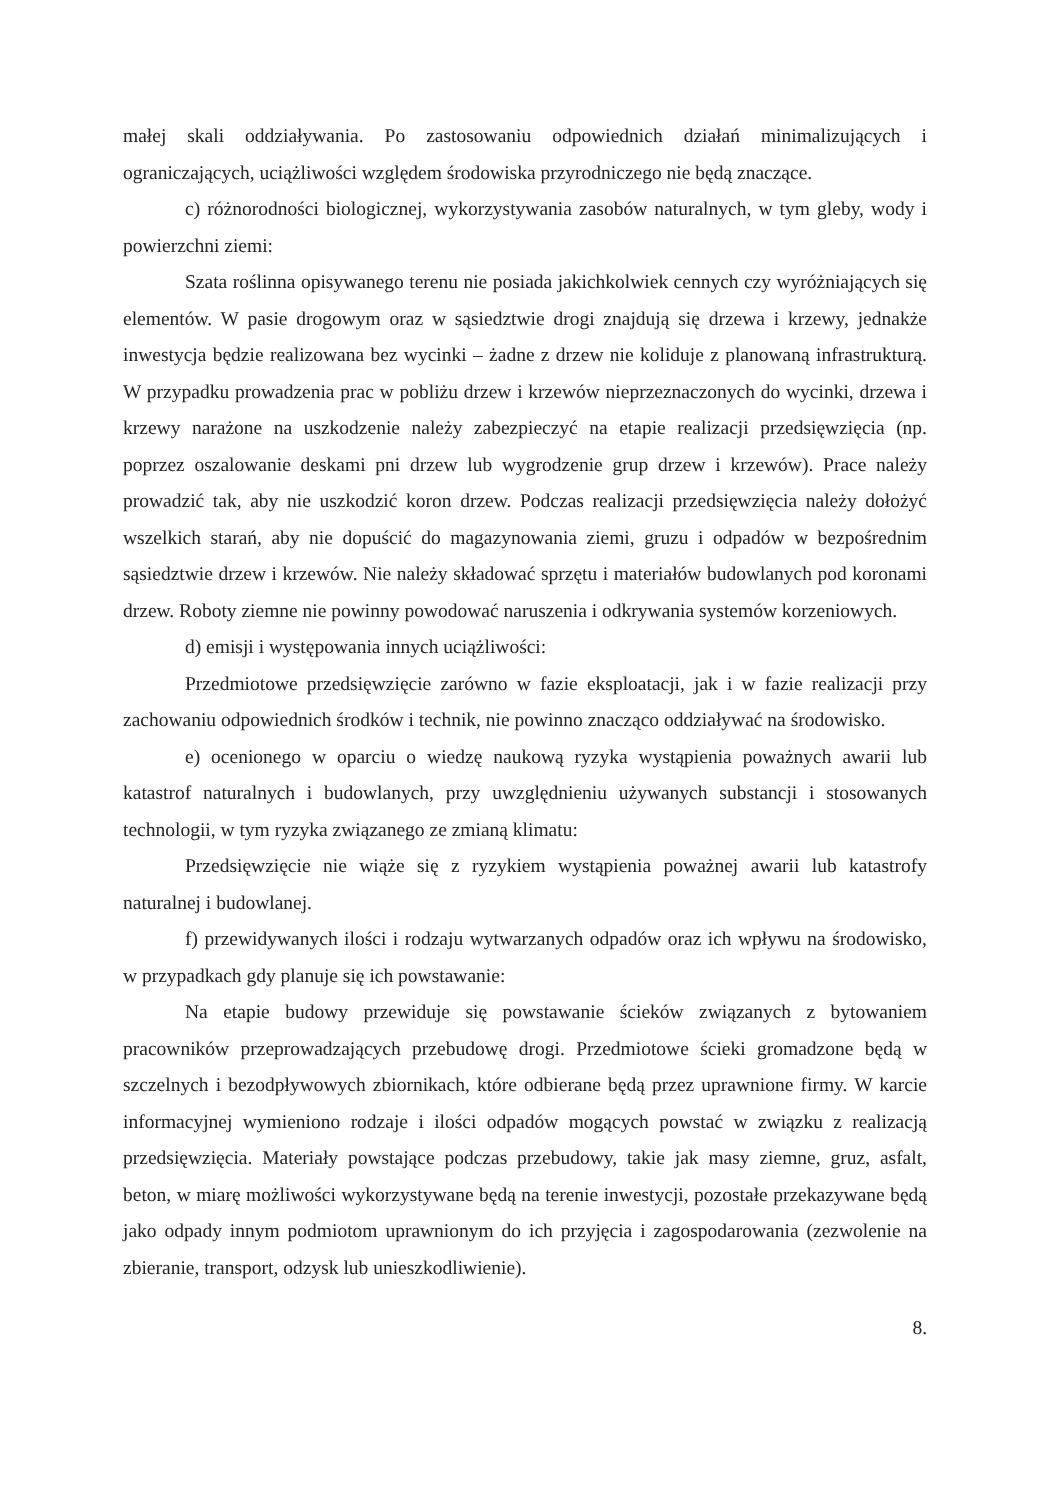małej skali oddziaływania. Po zastosowaniu odpowiednich działań minimalizujących i ograniczających, uciążliwości względem środowiska przyrodniczego nie będą znaczące.
c) różnorodności biologicznej, wykorzystywania zasobów naturalnych, w tym gleby, wody i powierzchni ziemi:
Szata roślinna opisywanego terenu nie posiada jakichkolwiek cennych czy wyróżniających się elementów. W pasie drogowym oraz w sąsiedztwie drogi znajdują się drzewa i krzewy, jednakże inwestycja będzie realizowana bez wycinki – żadne z drzew nie koliduje z planowaną infrastrukturą. W przypadku prowadzenia prac w pobliżu drzew i krzewów nieprzeznaczonych do wycinki, drzewa i krzewy narażone na uszkodzenie należy zabezpieczyć na etapie realizacji przedsięwzięcia (np. poprzez oszalowanie deskami pni drzew lub wygrodzenie grup drzew i krzewów). Prace należy prowadzić tak, aby nie uszkodzić koron drzew. Podczas realizacji przedsięwzięcia należy dołożyć wszelkich starań, aby nie dopuścić do magazynowania ziemi, gruzu i odpadów w bezpośrednim sąsiedztwie drzew i krzewów. Nie należy składować sprzętu i materiałów budowlanych pod koronami drzew. Roboty ziemne nie powinny powodować naruszenia i odkrywania systemów korzeniowych.
d) emisji i występowania innych uciążliwości:
Przedmiotowe przedsięwzięcie zarówno w fazie eksploatacji, jak i w fazie realizacji przy zachowaniu odpowiednich środków i technik, nie powinno znacząco oddziaływać na środowisko.
e) ocenionego w oparciu o wiedzę naukową ryzyka wystąpienia poważnych awarii lub katastrof naturalnych i budowlanych, przy uwzględnieniu używanych substancji i stosowanych technologii, w tym ryzyka związanego ze zmianą klimatu:
Przedsięwzięcie nie wiąże się z ryzykiem wystąpienia poważnej awarii lub katastrofy naturalnej i budowlanej.
f) przewidywanych ilości i rodzaju wytwarzanych odpadów oraz ich wpływu na środowisko, w przypadkach gdy planuje się ich powstawanie:
Na etapie budowy przewiduje się powstawanie ścieków związanych z bytowaniem pracowników przeprowadzających przebudowę drogi. Przedmiotowe ścieki gromadzone będą w szczelnych i bezodpływowych zbiornikach, które odbierane będą przez uprawnione firmy. W karcie informacyjnej wymieniono rodzaje i ilości odpadów mogących powstać w związku z realizacją przedsięwzięcia. Materiały powstające podczas przebudowy, takie jak masy ziemne, gruz, asfalt, beton, w miarę możliwości wykorzystywane będą na terenie inwestycji, pozostałe przekazywane będą jako odpady innym podmiotom uprawnionym do ich przyjęcia i zagospodarowania (zezwolenie na zbieranie, transport, odzysk lub unieszkodliwienie).
8.